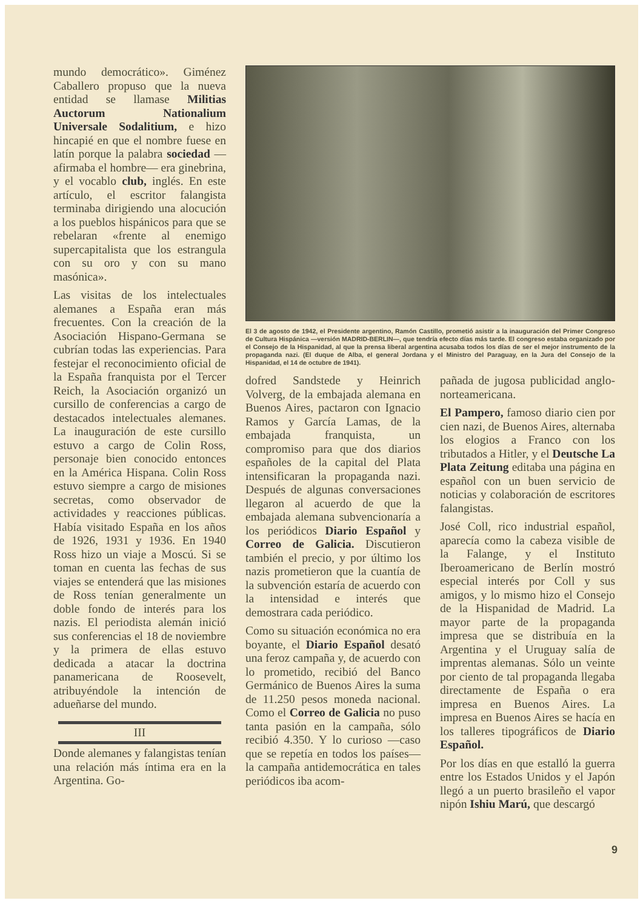mundo democrático». Giménez Caballero propuso que la nueva entidad se llamase Militias Auctorum Nationalium Universale Sodalitium, e hizo hincapié en que el nombre fuese en latín porque la palabra sociedad —afirmaba el hombre— era ginebrina, y el vocablo club, inglés. En este artículo, el escritor falangista terminaba dirigiendo una alocución a los pueblos hispánicos para que se rebelaran «frente al enemigo supercapitalista que los estrangula con su oro y con su mano masónica».
Las visitas de los intelectuales alemanes a España eran más frecuentes. Con la creación de la Asociación Hispano-Germana se cubrían todas las experiencias. Para festejar el reconocimiento oficial de la España franquista por el Tercer Reich, la Asociación organizó un cursillo de conferencias a cargo de destacados intelectuales alemanes. La inauguración de este cursillo estuvo a cargo de Colin Ross, personaje bien conocido entonces en la América Hispana. Colin Ross estuvo siempre a cargo de misiones secretas, como observador de actividades y reacciones públicas. Había visitado España en los años de 1926, 1931 y 1936. En 1940 Ross hizo un viaje a Moscú. Si se toman en cuenta las fechas de sus viajes se entenderá que las misiones de Ross tenían generalmente un doble fondo de interés para los nazis. El periodista alemán inició sus conferencias el 18 de noviembre y la primera de ellas estuvo dedicada a atacar la doctrina panamericana de Roosevelt, atribuyéndole la intención de adueñarse del mundo.
III
Donde alemanes y falangistas tenían una relación más íntima era en la Argentina. Go-
El 3 de agosto de 1942, el Presidente argentino, Ramón Castillo, prometió asistir a la inauguración del Primer Congreso de Cultura Hispánica —versión MADRID-BERLIN—, que tendría efecto días más tarde. El congreso estaba organizado por el Consejo de la Hispanidad, al que la prensa liberal argentina acusaba todos los días de ser el mejor instrumento de la propaganda nazi. (El duque de Alba, el general Jordana y el Ministro del Paraguay, en la Jura del Consejo de la Hispanidad, el 14 de octubre de 1941).
dofred Sandstede y Heinrich Volverg, de la embajada alemana en Buenos Aires, pactaron con Ignacio Ramos y García Lamas, de la embajada franquista, un compromiso para que dos diarios españoles de la capital del Plata intensificaran la propaganda nazi. Después de algunas conversaciones llegaron al acuerdo de que la embajada alemana subvencionaría a los periódicos Diario Español y Correo de Galicia. Discutieron también el precio, y por último los nazis prometieron que la cuantía de la subvención estaría de acuerdo con la intensidad e interés que demostrara cada periódico.
Como su situación económica no era boyante, el Diario Español desató una feroz campaña y, de acuerdo con lo prometido, recibió del Banco Germánico de Buenos Aires la suma de 11.250 pesos moneda nacional. Como el Correo de Galicia no puso tanta pasión en la campaña, sólo recibió 4.350. Y lo curioso —caso que se repetía en todos los países— la campaña antidemocrática en tales periódicos iba acom-
pañada de jugosa publicidad anglo-norteamericana.
El Pampero, famoso diario cien por cien nazi, de Buenos Aires, alternaba los elogios a Franco con los tributados a Hitler, y el Deutsche La Plata Zeitung editaba una página en español con un buen servicio de noticias y colaboración de escritores falangistas.
José Coll, rico industrial español, aparecía como la cabeza visible de la Falange, y el Instituto Iberoamericano de Berlín mostró especial interés por Coll y sus amigos, y lo mismo hizo el Consejo de la Hispanidad de Madrid. La mayor parte de la propaganda impresa que se distribuía en la Argentina y el Uruguay salía de imprentas alemanas. Sólo un veinte por ciento de tal propaganda llegaba directamente de España o era impresa en Buenos Aires. La impresa en Buenos Aires se hacía en los talleres tipográficos de Diario Español.
Por los días en que estalló la guerra entre los Estados Unidos y el Japón llegó a un puerto brasileño el vapor nipón Ishiu Marú, que descargó
9